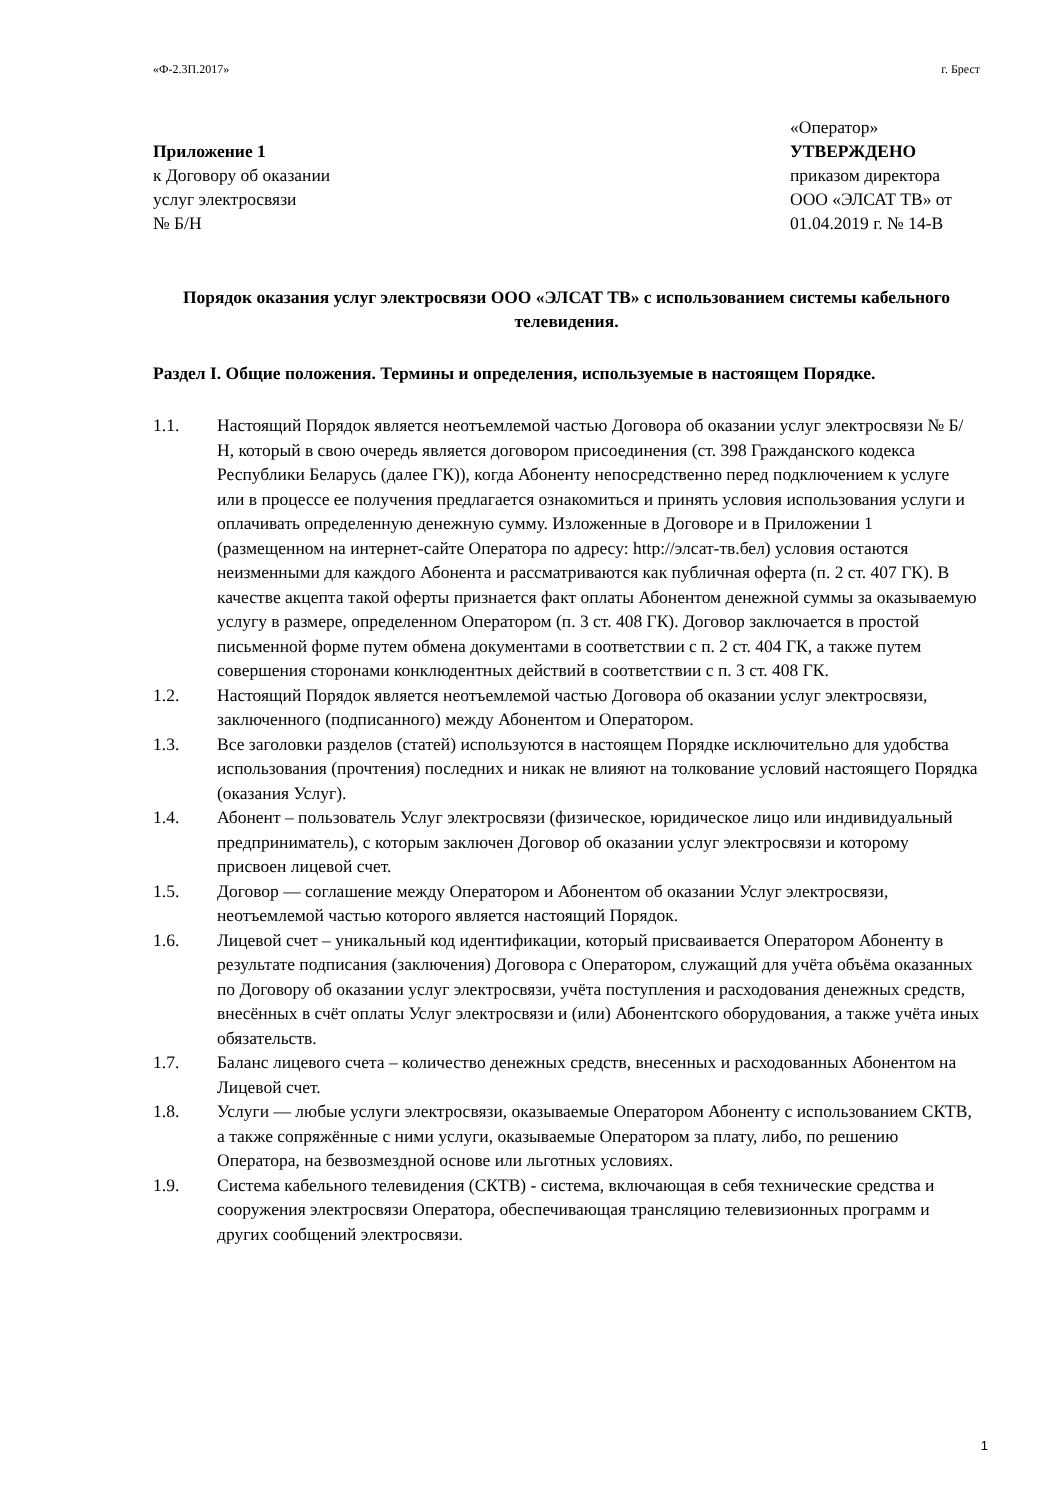«Ф-2.3П.2017» г. Брест
Приложение 1
к Договору об оказании
услуг электросвязи
№ Б/Н
«Оператор»
УТВЕРЖДЕНО
приказом директора
ООО «ЭЛСАТ ТВ» от
01.04.2019 г. № 14-В
Порядок оказания услуг электросвязи ООО «ЭЛСАТ ТВ» с использованием системы кабельного телевидения.
Раздел I. Общие положения. Термины и определения, используемые в настоящем Порядке.
1.1. Настоящий Порядок является неотъемлемой частью Договора об оказании услуг электросвязи № Б/Н, который в свою очередь является договором присоединения (ст. 398 Гражданского кодекса Республики Беларусь (далее ГК)), когда Абоненту непосредственно перед подключением к услуге или в процессе ее получения предлагается ознакомиться и принять условия использования услуги и оплачивать определенную денежную сумму. Изложенные в Договоре и в Приложении 1 (размещенном на интернет-сайте Оператора по адресу: http://элсат-тв.бел) условия остаются неизменными для каждого Абонента и рассматриваются как публичная оферта (п. 2 ст. 407 ГК). В качестве акцепта такой оферты признается факт оплаты Абонентом денежной суммы за оказываемую услугу в размере, определенном Оператором (п. 3 ст. 408 ГК). Договор заключается в простой письменной форме путем обмена документами в соответствии с п. 2 ст. 404 ГК, а также путем совершения сторонами конклюдентных действий в соответствии с п. 3 ст. 408 ГК.
1.2. Настоящий Порядок является неотъемлемой частью Договора об оказании услуг электросвязи, заключенного (подписанного) между Абонентом и Оператором.
1.3. Все заголовки разделов (статей) используются в настоящем Порядке исключительно для удобства использования (прочтения) последних и никак не влияют на толкование условий настоящего Порядка (оказания Услуг).
1.4. Абонент – пользователь Услуг электросвязи (физическое, юридическое лицо или индивидуальный предприниматель), с которым заключен Договор об оказании услуг электросвязи и которому присвоен лицевой счет.
1.5. Договор — соглашение между Оператором и Абонентом об оказании Услуг электросвязи, неотъемлемой частью которого является настоящий Порядок.
1.6. Лицевой счет – уникальный код идентификации, который присваивается Оператором Абоненту в результате подписания (заключения) Договора с Оператором, служащий для учёта объёма оказанных по Договору об оказании услуг электросвязи, учёта поступления и расходования денежных средств, внесённых в счёт оплаты Услуг электросвязи и (или) Абонентского оборудования, а также учёта иных обязательств.
1.7. Баланс лицевого счета – количество денежных средств, внесенных и расходованных Абонентом на Лицевой счет.
1.8. Услуги — любые услуги электросвязи, оказываемые Оператором Абоненту с использованием СКТВ, а также сопряжённые с ними услуги, оказываемые Оператором за плату, либо, по решению Оператора, на безвозмездной основе или льготных условиях.
1.9. Система кабельного телевидения (СКТВ) - система, включающая в себя технические средства и сооружения электросвязи Оператора, обеспечивающая трансляцию телевизионных программ и других сообщений электросвязи.
1